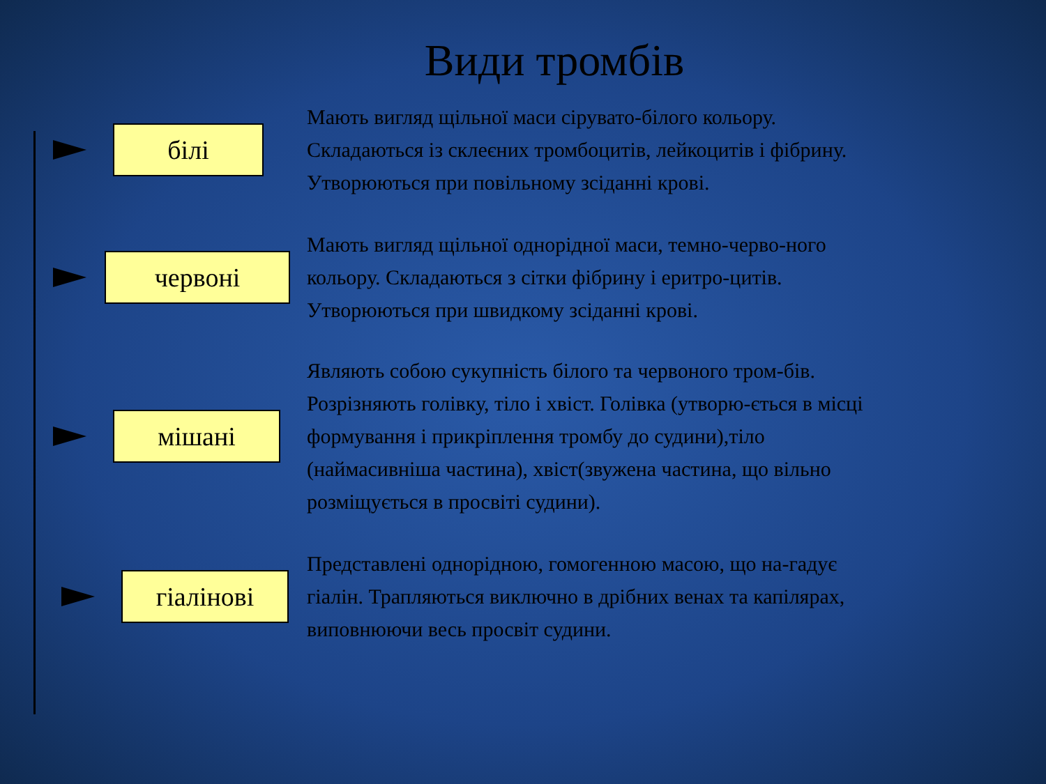Види тромбів
білі
Мають вигляд щільної маси сірувато-білого кольору. Складаються із склеєних тромбоцитів, лейкоцитів і фібрину. Утворюються при повільному зсіданні крові.
червоні
Мають вигляд щільної однорідної маси, темно-черво-ного кольору. Складаються з сітки фібрину і еритро-цитів. Утворюються при швидкому зсіданні крові.
мішані
Являють собою сукупність білого та червоного тром-бів. Розрізняють голівку, тіло і хвіст. Голівка (утворю-ється в місці формування і прикріплення тромбу до судини),тіло (наймасивніша частина), хвіст(звужена частина, що вільно розміщується в просвіті судини).
гіалінові
Представлені однорідною, гомогенною масою, що на-гадує гіалін. Трапляються виключно в дрібних венах та капілярах, виповнюючи весь просвіт судини.